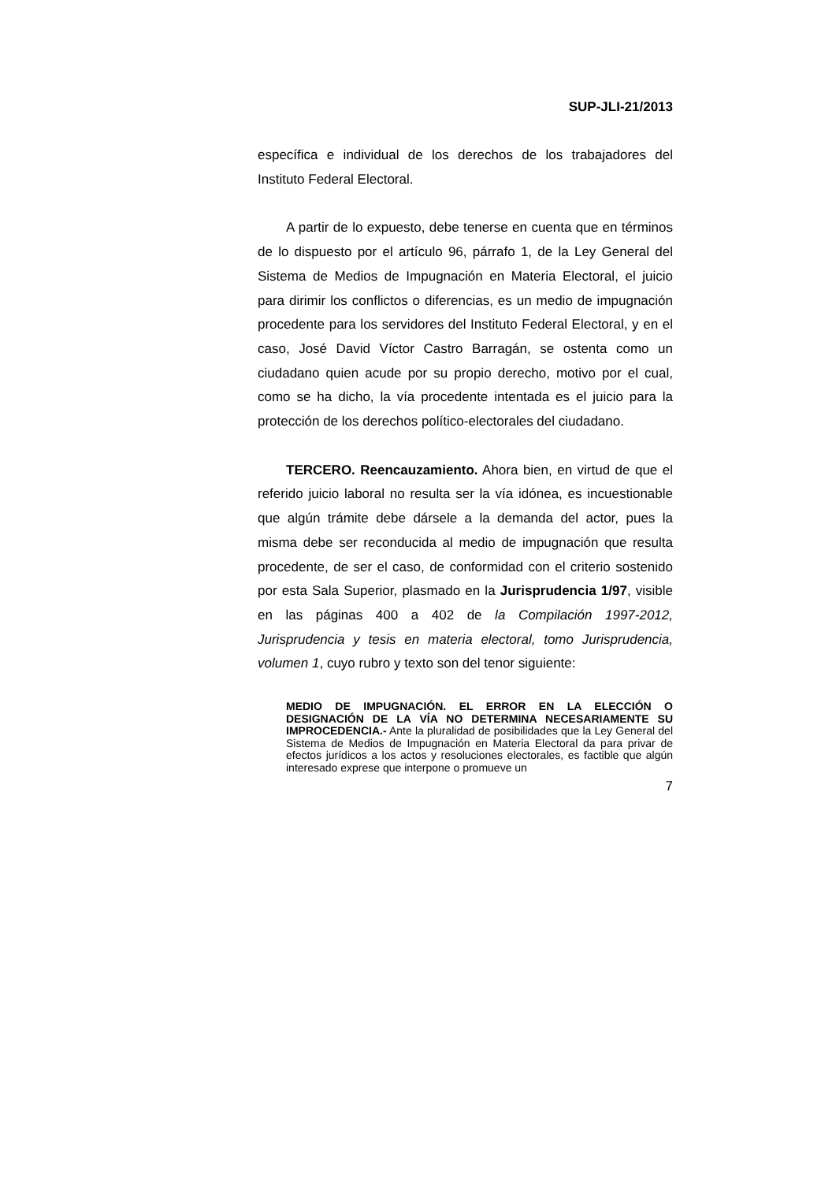SUP-JLI-21/2013
específica e individual de los derechos de los trabajadores del Instituto Federal Electoral.
A partir de lo expuesto, debe tenerse en cuenta que en términos de lo dispuesto por el artículo 96, párrafo 1, de la Ley General del Sistema de Medios de Impugnación en Materia Electoral, el juicio para dirimir los conflictos o diferencias, es un medio de impugnación procedente para los servidores del Instituto Federal Electoral, y en el caso, José David Víctor Castro Barragán, se ostenta como un ciudadano quien acude por su propio derecho, motivo por el cual, como se ha dicho, la vía procedente intentada es el juicio para la protección de los derechos político-electorales del ciudadano.
TERCERO. Reencauzamiento. Ahora bien, en virtud de que el referido juicio laboral no resulta ser la vía idónea, es incuestionable que algún trámite debe dársele a la demanda del actor, pues la misma debe ser reconducida al medio de impugnación que resulta procedente, de ser el caso, de conformidad con el criterio sostenido por esta Sala Superior, plasmado en la Jurisprudencia 1/97, visible en las páginas 400 a 402 de la Compilación 1997-2012, Jurisprudencia y tesis en materia electoral, tomo Jurisprudencia, volumen 1, cuyo rubro y texto son del tenor siguiente:
MEDIO DE IMPUGNACIÓN. EL ERROR EN LA ELECCIÓN O DESIGNACIÓN DE LA VÍA NO DETERMINA NECESARIAMENTE SU IMPROCEDENCIA.- Ante la pluralidad de posibilidades que la Ley General del Sistema de Medios de Impugnación en Materia Electoral da para privar de efectos jurídicos a los actos y resoluciones electorales, es factible que algún interesado exprese que interpone o promueve un
7